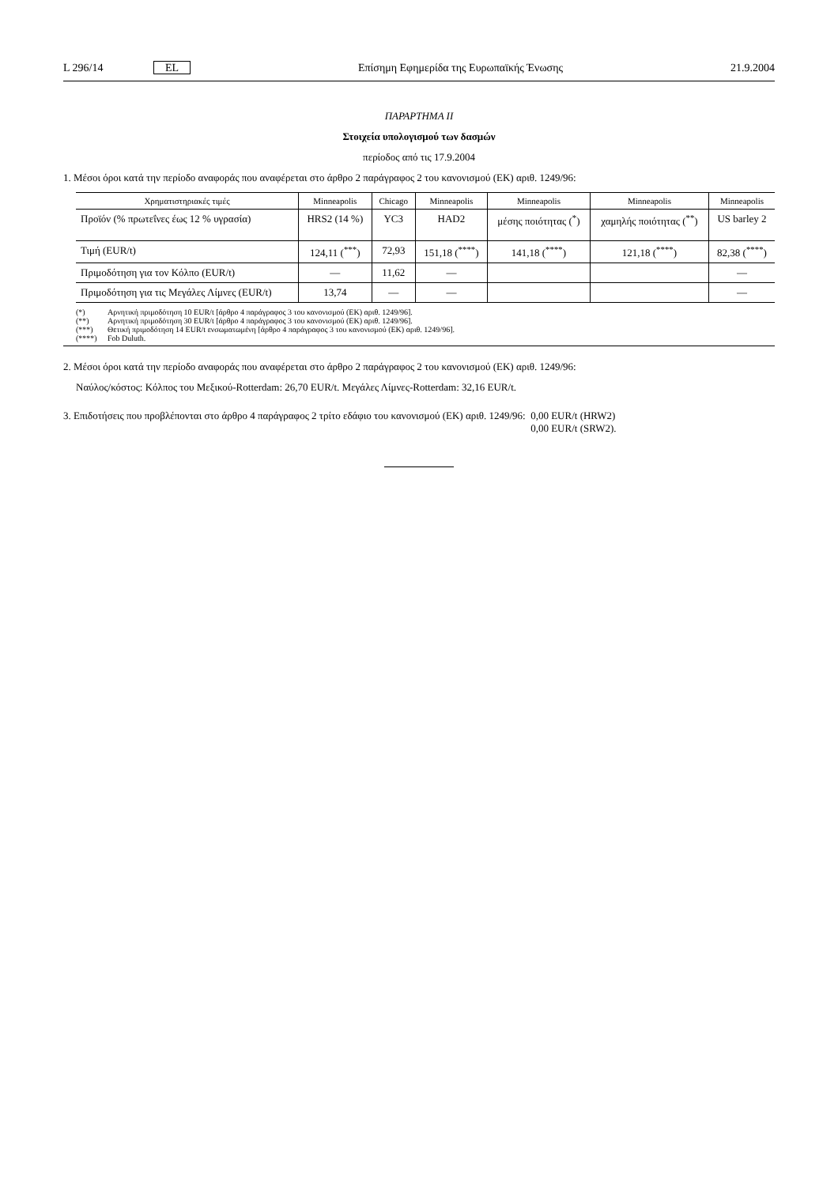L 296/14 EL Επίσημη Εφημερίδα της Ευρωπαϊκής Ένωσης 21.9.2004
ΠΑΡΑΡΤΗΜΑ ΙΙ
Στοιχεία υπολογισμού των δασμών
περίοδος από τις 17.9.2004
1. Μέσοι όροι κατά την περίοδο αναφοράς που αναφέρεται στο άρθρο 2 παράγραφος 2 του κανονισμού (ΕΚ) αριθ. 1249/96:
| Χρηματιστηριακές τιμές | Minneapolis | Chicago | Minneapolis | Minneapolis | Minneapolis | Minneapolis |
| --- | --- | --- | --- | --- | --- | --- |
| Προϊόν (% πρωτεΐνες έως 12 % υγρασία) | HRS2 (14 %) | YC3 | HAD2 | μέσης ποιότητας (<sup>*</sup>) | χαμηλής ποιότητας (<sup>**</sup>) | US barley 2 |
| Τιμή (EUR/t) | 124,11 (<sup>***</sup>) | 72,93 | 151,18 (<sup>****</sup>) | 141,18 (<sup>****</sup>) | 121,18 (<sup>****</sup>) | 82,38 (<sup>****</sup>) |
| Πριμοδότηση για τον Κόλπο (EUR/t) | — | 11,62 | — | | | — |
| Πριμοδότηση για τις Μεγάλες Λίμνες (EUR/t) | 13,74 | — | — | | | — |
(*) Αρνητική πριμοδότηση 10 EUR/t [άρθρο 4 παράγραφος 3 του κανονισμού (ΕΚ) αριθ. 1249/96].
(**) Αρνητική πριμοδότηση 30 EUR/t [άρθρο 4 παράγραφος 3 του κανονισμού (ΕΚ) αριθ. 1249/96].
(***) Θετική πριμοδότηση 14 EUR/t ενσωματωμένη [άρθρο 4 παράγραφος 3 του κανονισμού (ΕΚ) αριθ. 1249/96].
(****) Fob Duluth.
2. Μέσοι όροι κατά την περίοδο αναφοράς που αναφέρεται στο άρθρο 2 παράγραφος 2 του κανονισμού (ΕΚ) αριθ. 1249/96:
Ναύλος/κόστος: Κόλπος του Μεξικού-Rotterdam: 26,70 EUR/t. Μεγάλες Λίμνες-Rotterdam: 32,16 EUR/t.
3. Επιδοτήσεις που προβλέπονται στο άρθρο 4 παράγραφος 2 τρίτο εδάφιο του κανονισμού (ΕΚ) αριθ. 1249/96: 0,00 EUR/t (HRW2)
0,00 EUR/t (SRW2).